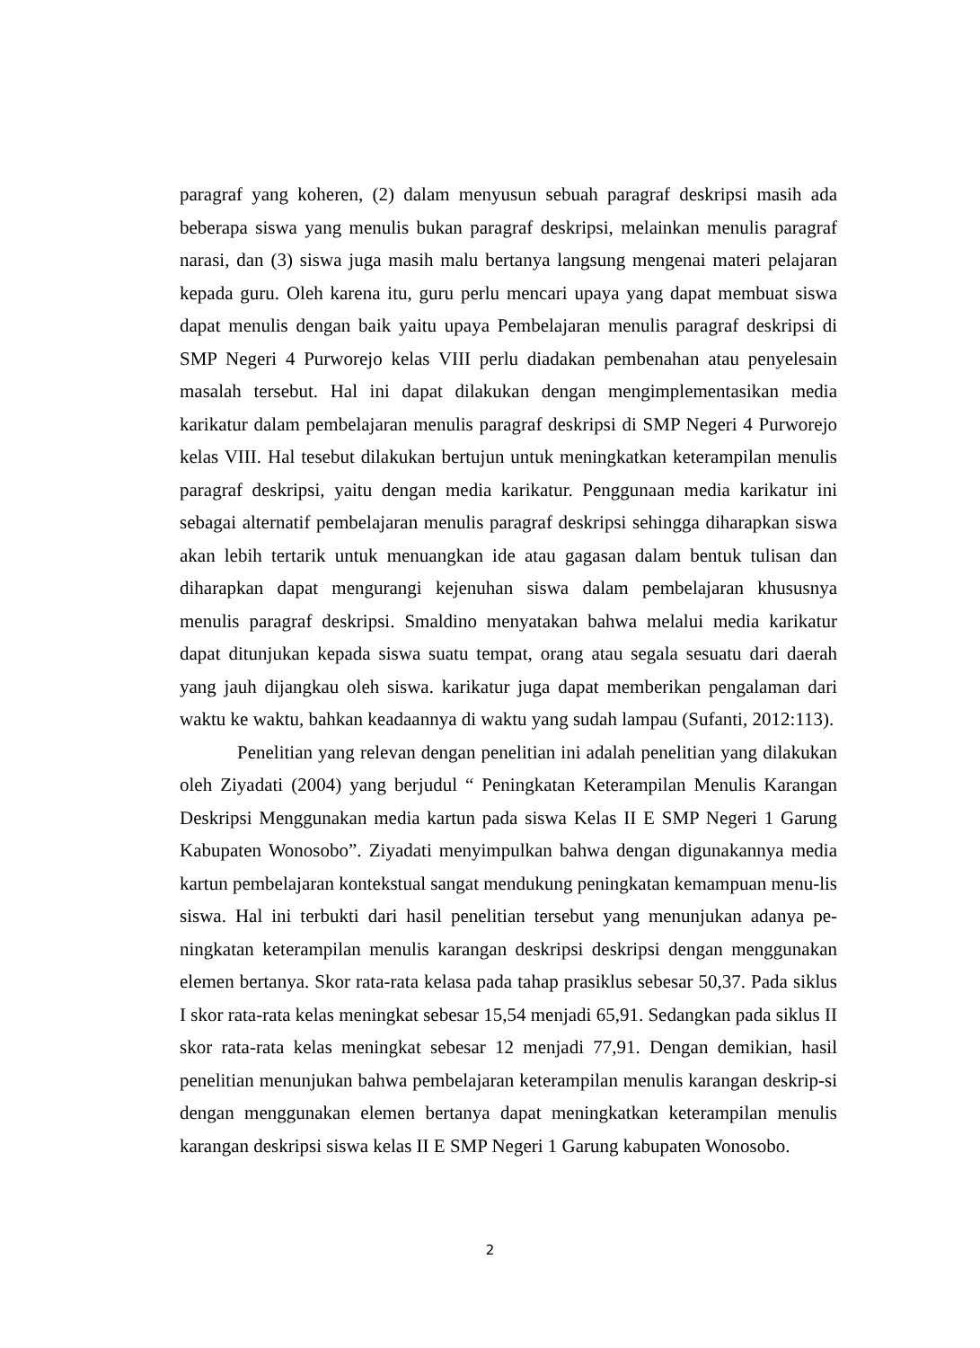paragraf yang koheren, (2) dalam menyusun sebuah paragraf deskripsi masih ada beberapa siswa yang menulis bukan paragraf deskripsi, melainkan menulis paragraf narasi, dan (3) siswa juga masih malu bertanya langsung mengenai materi pelajaran kepada guru. Oleh karena itu, guru perlu mencari upaya yang dapat membuat siswa dapat menulis dengan baik yaitu upaya Pembelajaran menulis paragraf deskripsi di SMP Negeri 4 Purworejo kelas VIII perlu diadakan pembenahan atau penyelesain masalah tersebut. Hal ini dapat dilakukan dengan mengimplementasikan media karikatur dalam pembelajaran menulis paragraf deskripsi di SMP Negeri 4 Purworejo kelas VIII. Hal tesebut dilakukan bertujun untuk meningkatkan keterampilan menulis paragraf deskripsi, yaitu dengan media karikatur. Penggunaan media karikatur ini sebagai alternatif pembelajaran menulis paragraf deskripsi sehingga diharapkan siswa akan lebih tertarik untuk menuangkan ide atau gagasan dalam bentuk tulisan dan diharapkan dapat mengurangi kejenuhan siswa dalam pembelajaran khususnya menulis paragraf deskripsi. Smaldino menyatakan bahwa melalui media karikatur dapat ditunjukan kepada siswa suatu tempat, orang atau segala sesuatu dari daerah yang jauh dijangkau oleh siswa. karikatur juga dapat memberikan pengalaman dari waktu ke waktu, bahkan keadaannya di waktu yang sudah lampau (Sufanti, 2012:113).
Penelitian yang relevan dengan penelitian ini adalah penelitian yang dilakukan oleh Ziyadati (2004) yang berjudul “ Peningkatan Keterampilan Menulis Karangan Deskripsi Menggunakan media kartun pada siswa Kelas II E SMP Negeri 1 Garung Kabupaten Wonosobo”. Ziyadati menyimpulkan bahwa dengan digunakannya media kartun pembelajaran kontekstual sangat mendukung peningkatan kemampuan menu-lis siswa. Hal ini terbukti dari hasil penelitian tersebut yang menunjukan adanya pe-ningkatan keterampilan menulis karangan deskripsi deskripsi dengan menggunakan elemen bertanya. Skor rata-rata kelasa pada tahap prasiklus sebesar 50,37. Pada siklus I skor rata-rata kelas meningkat sebesar 15,54 menjadi 65,91. Sedangkan pada siklus II skor rata-rata kelas meningkat sebesar 12 menjadi 77,91. Dengan demikian, hasil penelitian menunjukan bahwa pembelajaran keterampilan menulis karangan deskrip-si dengan menggunakan elemen bertanya dapat meningkatkan keterampilan menulis karangan deskripsi siswa kelas II E SMP Negeri 1 Garung kabupaten Wonosobo.
2